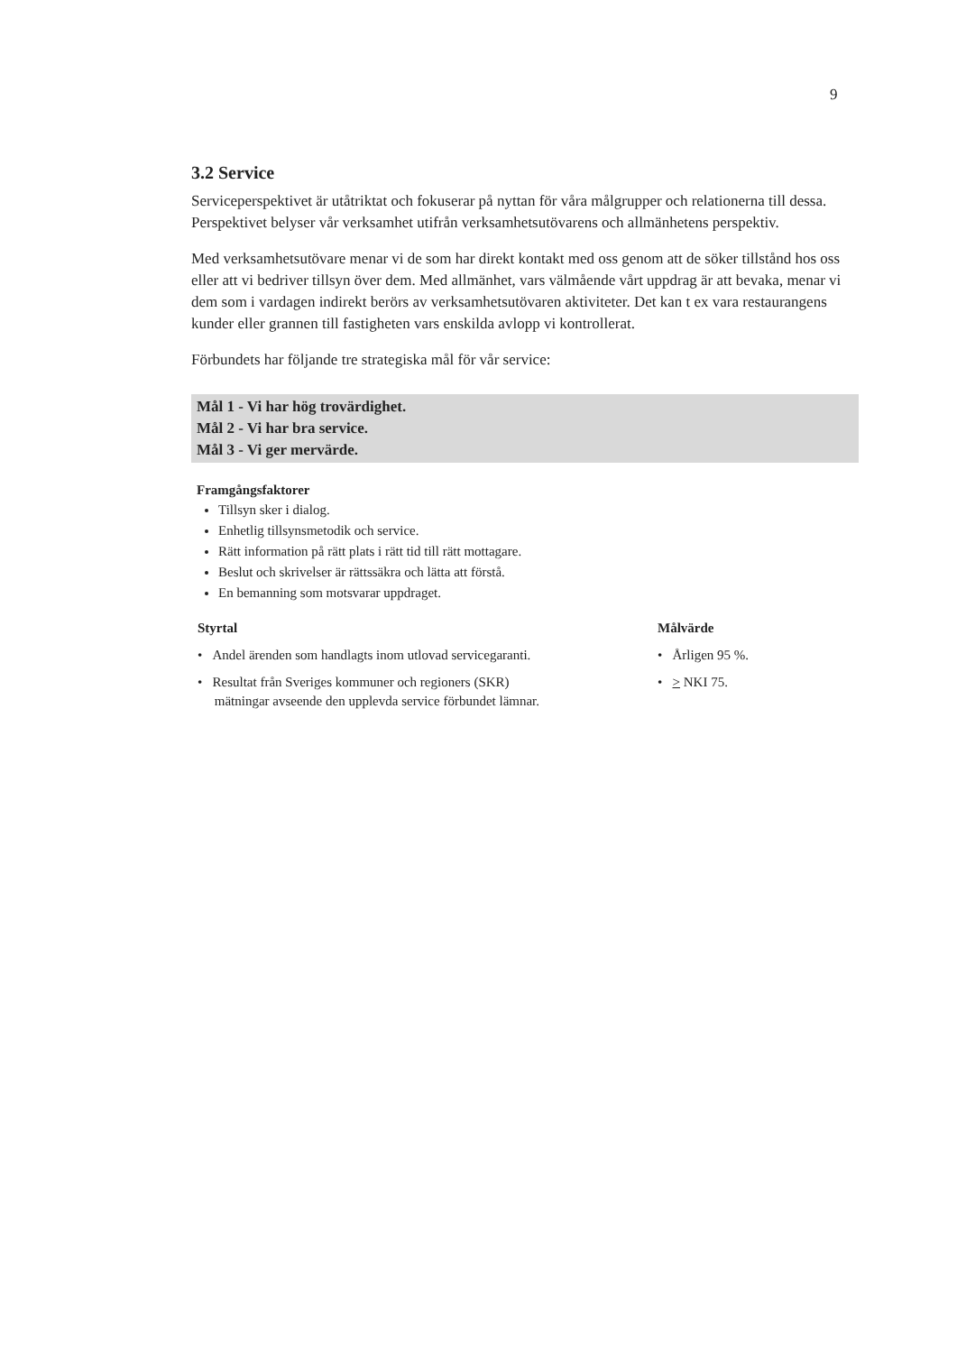9
3.2 Service
Serviceperspektivet är utåtriktat och fokuserar på nyttan för våra målgrupper och relationerna till dessa. Perspektivet belyser vår verksamhet utifrån verksamhetsutövarens och allmänhetens perspektiv.
Med verksamhetsutövare menar vi de som har direkt kontakt med oss genom att de söker tillstånd hos oss eller att vi bedriver tillsyn över dem. Med allmänhet, vars välmående vårt uppdrag är att bevaka, menar vi dem som i vardagen indirekt berörs av verksamhetsutövaren aktiviteter. Det kan t ex vara restaurangens kunder eller grannen till fastigheten vars enskilda avlopp vi kontrollerat.
Förbundets har följande tre strategiska mål för vår service:
Mål 1 - Vi har hög trovärdighet.
Mål 2 - Vi har bra service.
Mål 3 - Vi ger mervärde.
Framgångsfaktorer
Tillsyn sker i dialog.
Enhetlig tillsynsmetodik och service.
Rätt information på rätt plats i rätt tid till rätt mottagare.
Beslut och skrivelser är rättssäkra och lätta att förstå.
En bemanning som motsvarar uppdraget.
| Styrtal | Målvärde |
| --- | --- |
| • Andel ärenden som handlagts inom utlovad servicegaranti. | • Årligen 95 %. |
| • Resultat från Sveriges kommuner och regioners (SKR) mätningar avseende den upplevda service förbundet lämnar. | • > NKI 75. |